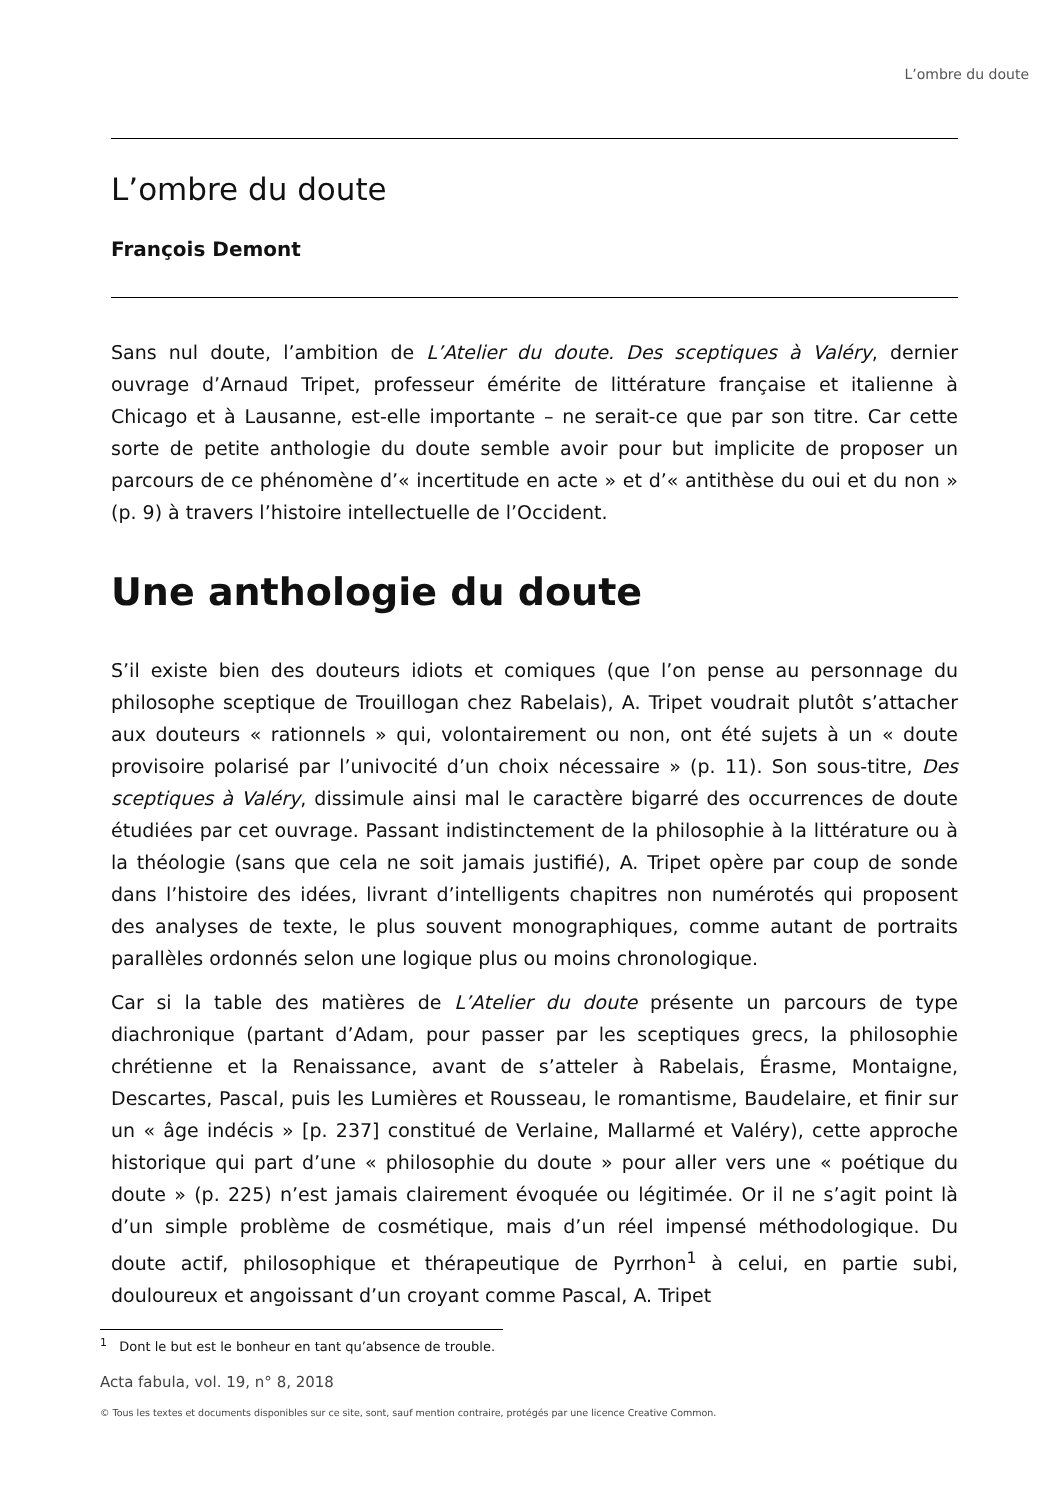L’ombre du doute
L’ombre du doute
François Demont
Sans nul doute, l’ambition de L’Atelier du doute. Des sceptiques à Valéry, dernier ouvrage d’Arnaud Tripet, professeur émérite de littérature française et italienne à Chicago et à Lausanne, est-elle importante – ne serait-ce que par son titre. Car cette sorte de petite anthologie du doute semble avoir pour but implicite de proposer un parcours de ce phénomène d’« incertitude en acte » et d’« antithèse du oui et du non » (p. 9) à travers l’histoire intellectuelle de l’Occident.
Une anthologie du doute
S’il existe bien des douteurs idiots et comiques (que l’on pense au personnage du philosophe sceptique de Trouillogan chez Rabelais), A. Tripet voudrait plutôt s’attacher aux douteurs « rationnels » qui, volontairement ou non, ont été sujets à un « doute provisoire polarisé par l’univocité d’un choix nécessaire » (p. 11). Son sous-titre, Des sceptiques à Valéry, dissimule ainsi mal le caractère bigarré des occurrences de doute étudiées par cet ouvrage. Passant indistinctement de la philosophie à la littérature ou à la théologie (sans que cela ne soit jamais justifié), A. Tripet opère par coup de sonde dans l’histoire des idées, livrant d’intelligents chapitres non numérotés qui proposent des analyses de texte, le plus souvent monographiques, comme autant de portraits parallèles ordonnés selon une logique plus ou moins chronologique.
Car si la table des matières de L’Atelier du doute présente un parcours de type diachronique (partant d’Adam, pour passer par les sceptiques grecs, la philosophie chrétienne et la Renaissance, avant de s’atteler à Rabelais, Érasme, Montaigne, Descartes, Pascal, puis les Lumières et Rousseau, le romantisme, Baudelaire, et finir sur un « âge indécis » [p. 237] constitué de Verlaine, Mallarmé et Valéry), cette approche historique qui part d’une « philosophie du doute » pour aller vers une « poétique du doute » (p. 225) n’est jamais clairement évoquée ou légitimée. Or il ne s’agit point là d’un simple problème de cosmétique, mais d’un réel impensé méthodologique. Du doute actif, philosophique et thérapeutique de Pyrrhon<sup>1</sup> à celui, en partie subi, douloureux et angoissant d’un croyant comme Pascal, A. Tripet
<sup>1</sup> Dont le but est le bonheur en tant qu’absence de trouble.
Acta fabula, vol. 19, n° 8, 2018
© Tous les textes et documents disponibles sur ce site, sont, sauf mention contraire, protégés par une licence Creative Common.